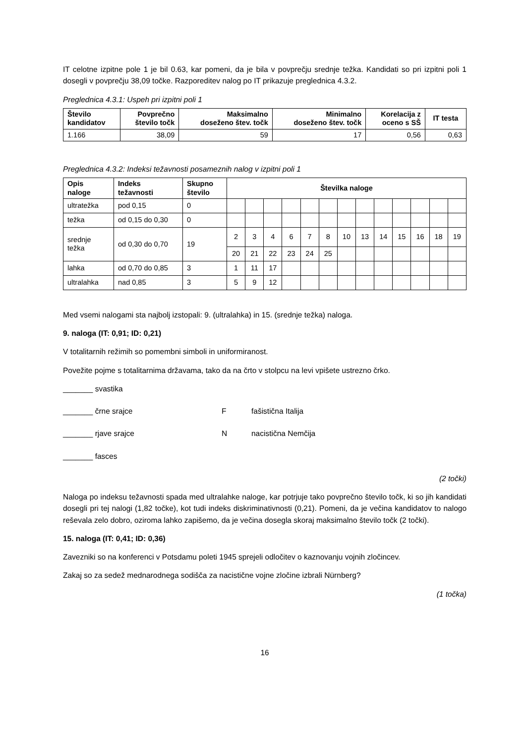IT celotne izpitne pole 1 je bil 0.63, kar pomeni, da je bila v povprečju srednje težka. Kandidati so pri izpitni poli 1 dosegli v povprečju 38,09 točke. Razporeditev nalog po IT prikazuje preglednica 4.3.2.
Preglednica 4.3.1: Uspeh pri izpitni poli 1
| Število kandidatov | Povprečno število točk | Maksimalno doseženo štev. točk | Minimalno doseženo štev. točk | Korelacija z oceno s SŠ | IT testa |
| --- | --- | --- | --- | --- | --- |
| 1.166 | 38,09 | 59 | 17 | 0,56 | 0,63 |
Preglednica 4.3.2: Indeksi težavnosti posameznih nalog v izpitni poli 1
| Opis naloge | Indeks težavnosti | Skupno število | Številka naloge | | | | | | | | | | | | |
| --- | --- | --- | --- | --- | --- | --- | --- | --- | --- | --- | --- | --- | --- | --- | --- |
| ultratežka | pod 0,15 | 0 | | | | | | | | | | | | | |
| težka | od 0,15 do 0,30 | 0 | | | | | | | | | | | | | |
| srednje težka | od 0,30 do 0,70 | 19 | 2 | 3 | 4 | 6 | 7 | 8 | 10 | 13 | 14 | 15 | 16 | 18 | 19 |
| | | | 20 | 21 | 22 | 23 | 24 | 25 | | | | | | | |
| lahka | od 0,70 do 0,85 | 3 | 1 | 11 | 17 | | | | | | | | | | |
| ultralahka | nad 0,85 | 3 | 5 | 9 | 12 | | | | | | | | | | |
Med vsemi nalogami sta najbolj izstopali: 9. (ultralahka) in 15. (srednje težka) naloga.
9. naloga (IT: 0,91; ID: 0,21)
V totalitarnih režimih so pomembni simboli in uniformiranost.
Povežite pojme s totalitarnima državama, tako da na črto v stolpcu na levi vpišete ustrezno črko.
_______ svastika
_______ črne srajce F fašistična Italija
_______ rjave srajce N nacistična Nemčija
_______ fasces
(2 točki)
Naloga po indeksu težavnosti spada med ultralahke naloge, kar potrjuje tako povprečno število točk, ki so jih kandidati dosegli pri tej nalogi (1,82 točke), kot tudi indeks diskriminativnosti (0,21). Pomeni, da je večina kandidatov to nalogo reševala zelo dobro, oziroma lahko zapišemo, da je večina dosegla skoraj maksimalno število točk (2 točki).
15. naloga (IT: 0,41; ID: 0,36)
Zavezniki so na konferenci v Potsdamu poleti 1945 sprejeli odločitev o kaznovanju vojnih zločincev.
Zakaj so za sedež mednarodnega sodišča za nacistične vojne zločine izbrali Nürnberg?
(1 točka)
16